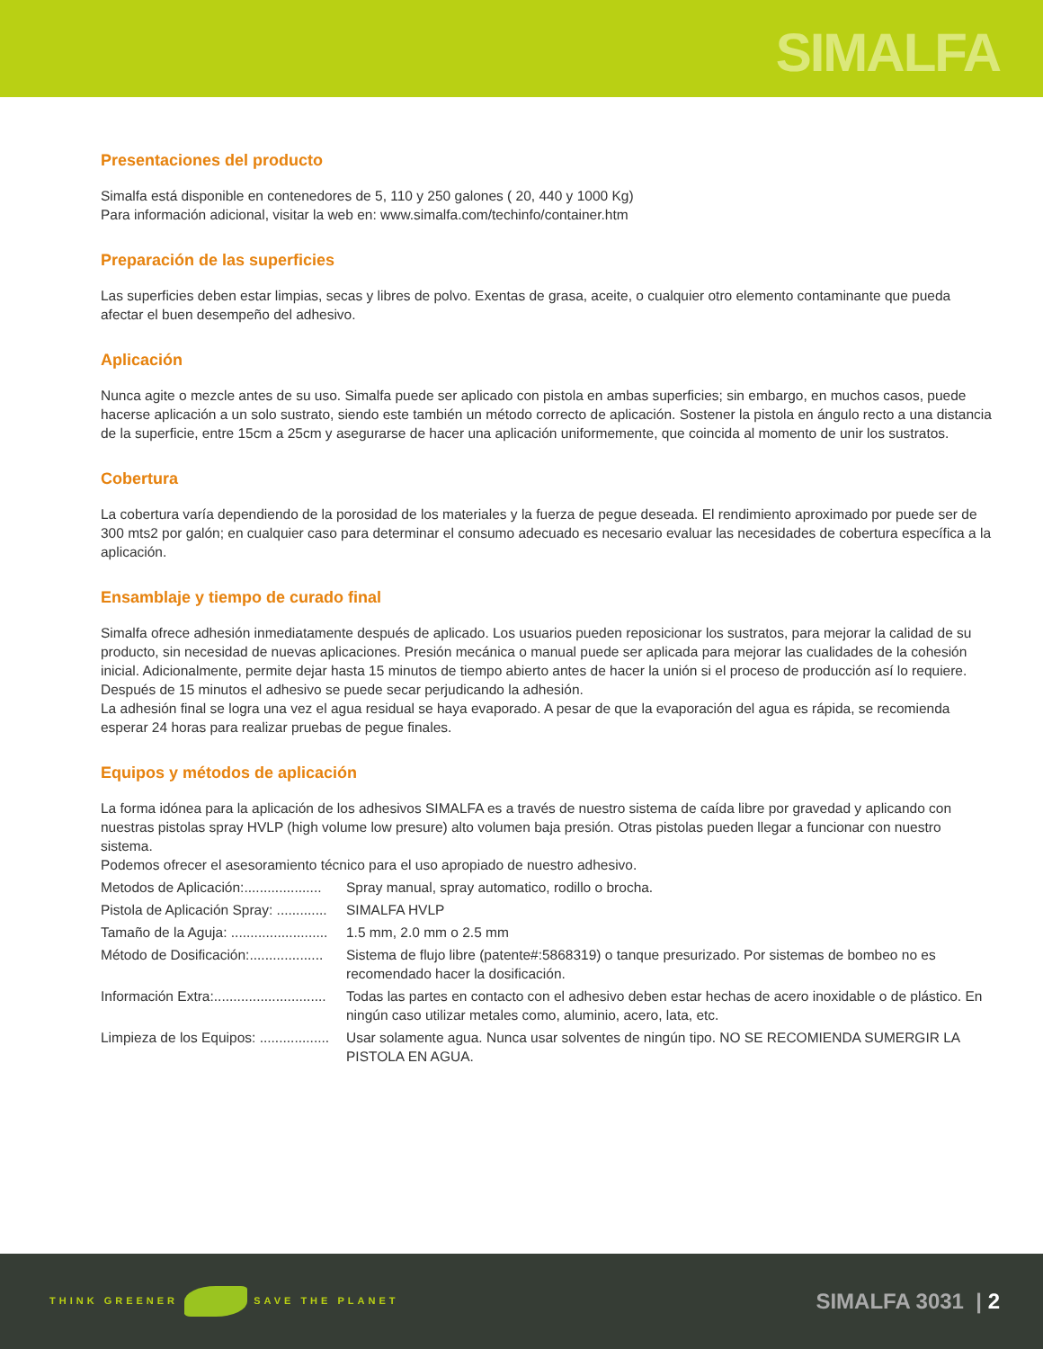SIMALFA
Presentaciones del producto
Simalfa está disponible en contenedores de 5, 110 y 250 galones ( 20, 440 y 1000 Kg)
Para información adicional, visitar la web en: www.simalfa.com/techinfo/container.htm
Preparación de las superficies
Las superficies deben estar limpias, secas y libres de polvo. Exentas de grasa, aceite, o cualquier otro elemento contaminante que pueda afectar el buen desempeño del adhesivo.
Aplicación
Nunca agite o mezcle antes de su uso. Simalfa puede ser aplicado con pistola en ambas superficies; sin embargo, en muchos casos, puede hacerse aplicación a un solo sustrato, siendo este también un método correcto de aplicación. Sostener la pistola en ángulo recto a una distancia de la superficie, entre 15cm a 25cm y asegurarse de hacer una aplicación uniformemente, que coincida al momento de unir los sustratos.
Cobertura
La cobertura varía dependiendo de la porosidad de los materiales y la fuerza de pegue deseada. El rendimiento aproximado por puede ser de 300 mts2 por galón; en cualquier caso para determinar el consumo adecuado es necesario evaluar las necesidades de cobertura específica a la aplicación.
Ensamblaje y tiempo de curado final
Simalfa ofrece adhesión inmediatamente después de aplicado. Los usuarios pueden reposicionar los sustratos, para mejorar la calidad de su producto, sin necesidad de nuevas aplicaciones. Presión mecánica o manual puede ser aplicada para mejorar las cualidades de la cohesión inicial. Adicionalmente, permite dejar hasta 15 minutos de tiempo abierto antes de hacer la unión si el proceso de producción así lo requiere. Después de 15 minutos el adhesivo se puede secar perjudicando la adhesión.
La adhesión final se logra una vez el agua residual se haya evaporado. A pesar de que la evaporación del agua es rápida, se recomienda esperar 24 horas para realizar pruebas de pegue finales.
Equipos y métodos de aplicación
La forma idónea para la aplicación de los adhesivos SIMALFA es a través de nuestro sistema de caída libre por gravedad y aplicando con nuestras pistolas spray HVLP (high volume low presure) alto volumen baja presión. Otras pistolas pueden llegar a funcionar con nuestro sistema.
Podemos ofrecer el asesoramiento técnico para el uso apropiado de nuestro adhesivo.
Metodos de Aplicación:....................
Spray manual, spray automatico, rodillo o brocha.
Pistola de Aplicación Spray: .............
SIMALFA HVLP
Tamaño de la Aguja: .........................
1.5 mm, 2.0 mm o 2.5 mm
Método de Dosificación:...................
Sistema de flujo libre (patente#:5868319) o tanque presurizado. Por sistemas de bombeo no es recomendado hacer la dosificación.
Información Extra:.............................
Todas las partes en contacto con el adhesivo deben estar hechas de acero inoxidable o de plástico. En ningún caso utilizar metales como, aluminio, acero, lata, etc.
Limpieza de los Equipos: ..................
Usar solamente agua. Nunca usar solventes de ningún tipo. NO SE RECOMIENDA SUMERGIR LA PISTOLA EN AGUA.
THINK GREENER SAVE THE PLANET
SIMALFA 3031 | 2